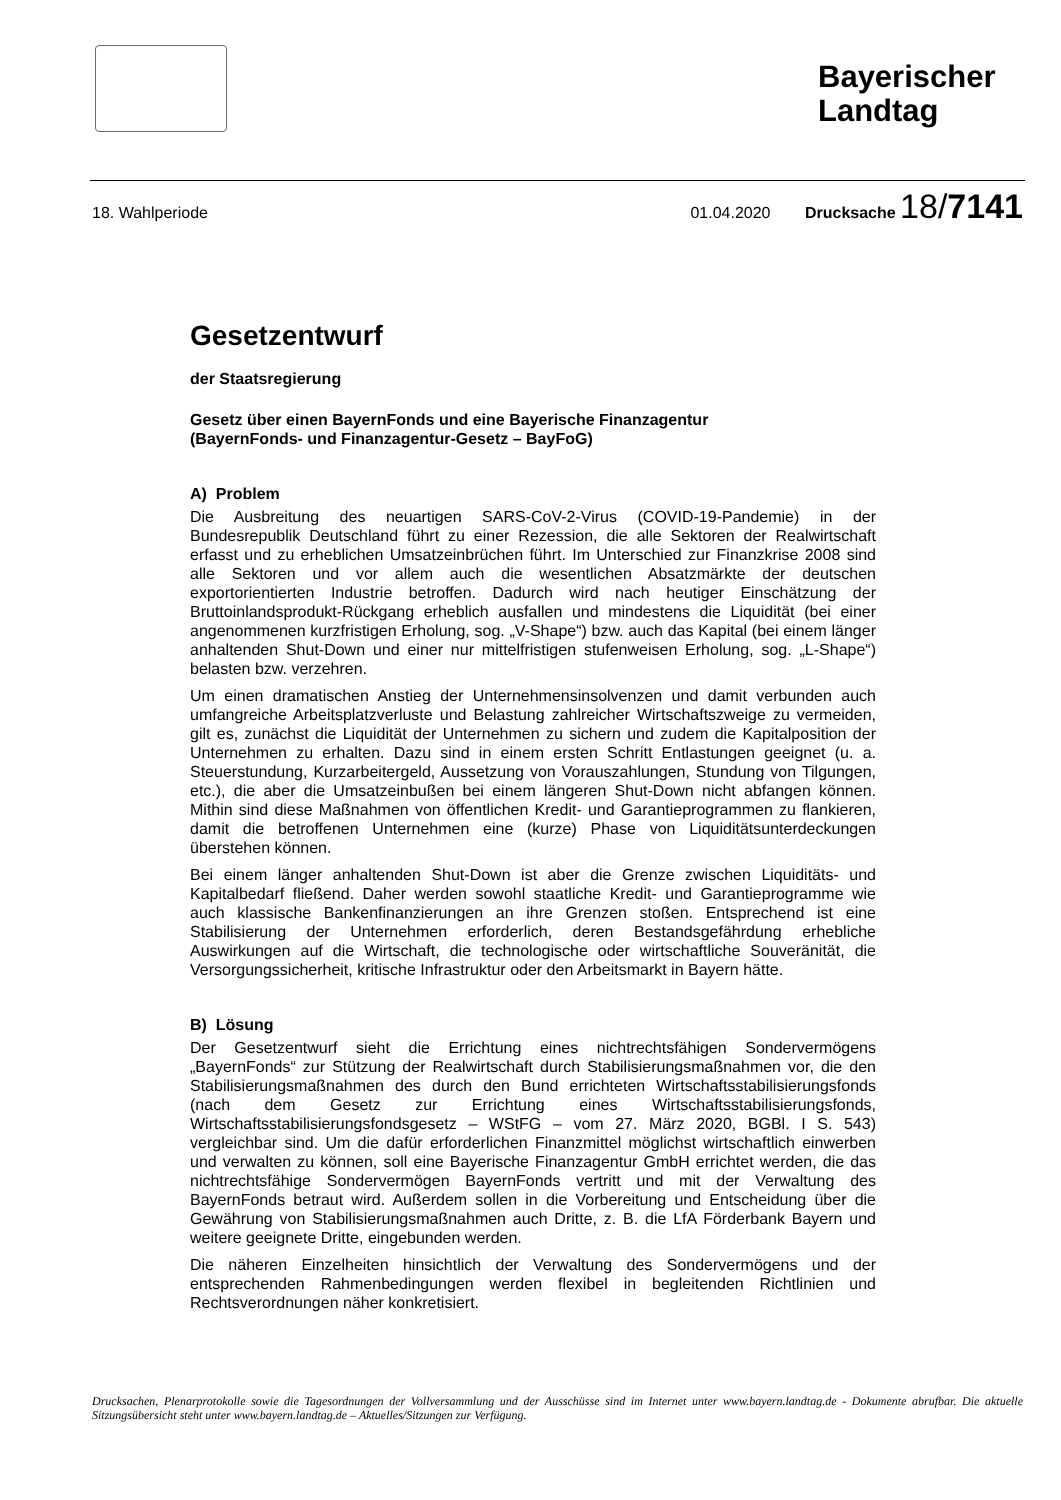Bayerischer Landtag
18. Wahlperiode 01.04.2020 Drucksache 18/7141
Gesetzentwurf
der Staatsregierung
Gesetz über einen BayernFonds und eine Bayerische Finanzagentur
(BayernFonds- und Finanzagentur-Gesetz – BayFoG)
A) Problem
Die Ausbreitung des neuartigen SARS-CoV-2-Virus (COVID-19-Pandemie) in der Bundesrepublik Deutschland führt zu einer Rezession, die alle Sektoren der Realwirtschaft erfasst und zu erheblichen Umsatzeinbrüchen führt. Im Unterschied zur Finanzkrise 2008 sind alle Sektoren und vor allem auch die wesentlichen Absatzmärkte der deutschen exportorientierten Industrie betroffen. Dadurch wird nach heutiger Einschätzung der Bruttoinlandsprodukt-Rückgang erheblich ausfallen und mindestens die Liquidität (bei einer angenommenen kurzfristigen Erholung, sog. „V-Shape“) bzw. auch das Kapital (bei einem länger anhaltenden Shut-Down und einer nur mittelfristigen stufenweisen Erholung, sog. „L-Shape“) belasten bzw. verzehren.
Um einen dramatischen Anstieg der Unternehmensinsolvenzen und damit verbunden auch umfangreiche Arbeitsplatzverluste und Belastung zahlreicher Wirtschaftszweige zu vermeiden, gilt es, zunächst die Liquidität der Unternehmen zu sichern und zudem die Kapitalposition der Unternehmen zu erhalten. Dazu sind in einem ersten Schritt Entlastungen geeignet (u. a. Steuerstundung, Kurzarbeitergeld, Aussetzung von Vorauszahlungen, Stundung von Tilgungen, etc.), die aber die Umsatzeinbußen bei einem längeren Shut-Down nicht abfangen können. Mithin sind diese Maßnahmen von öffentlichen Kredit- und Garantieprogrammen zu flankieren, damit die betroffenen Unternehmen eine (kurze) Phase von Liquiditätsunterdeckungen überstehen können.
Bei einem länger anhaltenden Shut-Down ist aber die Grenze zwischen Liquiditäts- und Kapitalbedarf fließend. Daher werden sowohl staatliche Kredit- und Garantieprogramme wie auch klassische Bankenfinanzierungen an ihre Grenzen stoßen. Entsprechend ist eine Stabilisierung der Unternehmen erforderlich, deren Bestandsgefährdung erhebliche Auswirkungen auf die Wirtschaft, die technologische oder wirtschaftliche Souveränität, die Versorgungssicherheit, kritische Infrastruktur oder den Arbeitsmarkt in Bayern hätte.
B) Lösung
Der Gesetzentwurf sieht die Errichtung eines nichtrechtsfähigen Sondervermögens „BayernFonds“ zur Stützung der Realwirtschaft durch Stabilisierungsmaßnahmen vor, die den Stabilisierungsmaßnahmen des durch den Bund errichteten Wirtschaftsstabilisierungsfonds (nach dem Gesetz zur Errichtung eines Wirtschaftsstabilisierungsfonds, Wirtschaftsstabilisierungsfondsgesetz – WStFG – vom 27. März 2020, BGBl. I S. 543) vergleichbar sind. Um die dafür erforderlichen Finanzmittel möglichst wirtschaftlich einwerben und verwalten zu können, soll eine Bayerische Finanzagentur GmbH errichtet werden, die das nichtrechtsfähige Sondervermögen BayernFonds vertritt und mit der Verwaltung des BayernFonds betraut wird. Außerdem sollen in die Vorbereitung und Entscheidung über die Gewährung von Stabilisierungsmaßnahmen auch Dritte, z. B. die LfA Förderbank Bayern und weitere geeignete Dritte, eingebunden werden.
Die näheren Einzelheiten hinsichtlich der Verwaltung des Sondervermögens und der entsprechenden Rahmenbedingungen werden flexibel in begleitenden Richtlinien und Rechtsverordnungen näher konkretisiert.
Drucksachen, Plenarprotokolle sowie die Tagesordnungen der Vollversammlung und der Ausschüsse sind im Internet unter www.bayern.landtag.de - Dokumente abrufbar. Die aktuelle Sitzungsübersicht steht unter www.bayern.landtag.de – Aktuelles/Sitzungen zur Verfügung.